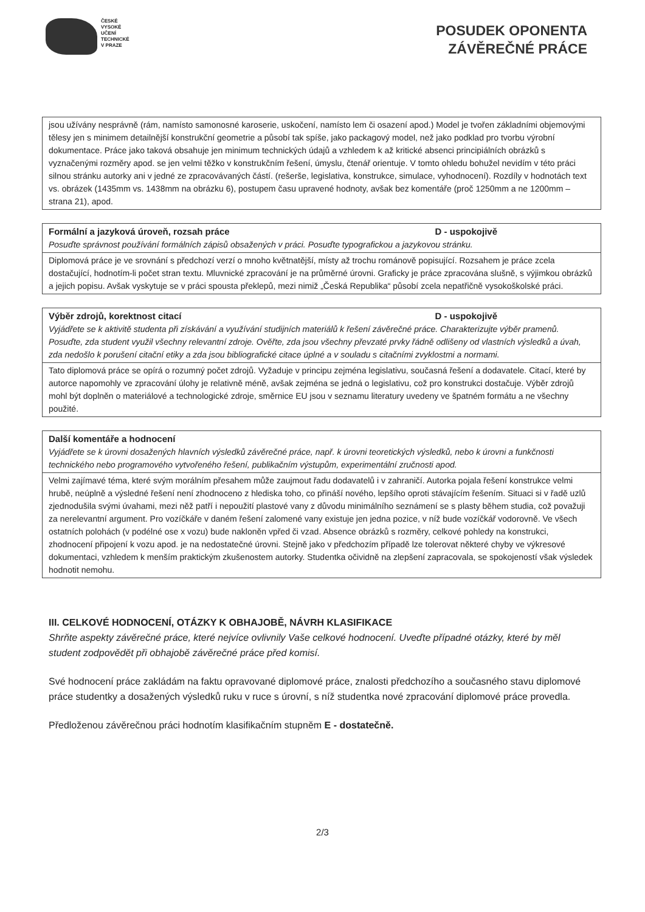ČESKÉ
VYSOKÉ
UČENÍ
TECHNICKÉ
V PRAZE
POSUDEK OPONENTA
ZÁVĚREČNÉ PRÁCE
| jsou užívány nesprávně (rám, namísto samonosné karoserie, uskočení, namísto lem či osazení apod.) Model je tvořen základními objemovými tělesy jen s minimem detailnější konstrukční geometrie a působí tak spíše, jako packagový model, než jako podklad pro tvorbu výrobní dokumentace. Práce jako taková obsahuje jen minimum technických údajů a vzhledem k až kritické absenci principiálních obrázků s vyznačenými rozměry apod. se jen velmi těžko v konstrukčním řešení, úmyslu, čtenář orientuje. V tomto ohledu bohužel nevidím v této práci silnou stránku autorky ani v jedné ze zpracovávaných částí. (rešerše, legislativa, konstrukce, simulace, vyhodnocení). Rozdíly v hodnotách text vs. obrázek (1435mm vs. 1438mm na obrázku 6), postupem času upravené hodnoty, avšak bez komentáře (proč 1250mm a ne 1200mm – strana 21), apod. |
| Formální a jazyková úroveň, rozsah práce D - uspokojivě Posuďte správnost používání formálních zápisů obsažených v práci. Posuďte typografickou a jazykovou stránku. |
| Diplomová práce je ve srovnání s předchozí verzí o mnoho květnatější, místy až trochu románově popisující. Rozsahem je práce zcela dostačující, hodnotím-li počet stran textu. Mluvnické zpracování je na průměrné úrovni. Graficky je práce zpracována slušně, s výjimkou obrázků a jejich popisu. Avšak vyskytuje se v práci spousta překlepů, mezi nimiž „Česká Republika“ působí zcela nepatřičně vysokoškolské práci. |
| Výběr zdrojů, korektnost citací D - uspokojivě Vyjádřete se k aktivitě studenta při získávání a využívání studijních materiálů k řešení závěrečné práce. Charakterizujte výběr pramenů. Posuďte, zda student využil všechny relevantní zdroje. Ověřte, zda jsou všechny převzaté prvky řádně odlišeny od vlastních výsledků a úvah, zda nedošlo k porušení citační etiky a zda jsou bibliografické citace úplné a v souladu s citačními zvyklostmi a normami. |
| Tato diplomová práce se opírá o rozumný počet zdrojů. Vyžaduje v principu zejména legislativu, současná řešení a dodavatele. Citací, které by autorce napomohly ve zpracování úlohy je relativně méně, avšak zejména se jedná o legislativu, což pro konstrukci dostačuje. Výběr zdrojů mohl být doplněn o materiálové a technologické zdroje, směrnice EU jsou v seznamu literatury uvedeny ve špatném formátu a ne všechny použité. |
| Další komentáře a hodnocení Vyjádřete se k úrovni dosažených hlavních výsledků závěrečné práce, např. k úrovni teoretických výsledků, nebo k úrovni a funkčnosti technického nebo programového vytvořeného řešení, publikačním výstupům, experimentální zručnosti apod. |
| Velmi zajímavé téma, které svým morálním přesahem může zaujmout řadu dodavatelů i v zahraničí. Autorka pojala řešení konstrukce velmi hrubě, neúplně a výsledné řešení není zhodnoceno z hlediska toho, co přináší nového, lepšího oproti stávajícím řešením. Situaci si v řadě uzlů zjednodušila svými úvahami, mezi něž patří i nepoužití plastové vany z důvodu minimálního seznámení se s plasty během studia, což považuji za nerelevantní argument. Pro vozíčkáře v daném řešení zalomené vany existuje jen jedna pozice, v níž bude vozíčkář vodorovně. Ve všech ostatních polohách (v podélné ose x vozu) bude nakloněn vpřed či vzad. Absence obrázků s rozměry, celkové pohledy na konstrukci, zhodnocení připojení k vozu apod. je na nedostatečné úrovni. Stejně jako v předchozím případě lze tolerovat některé chyby ve výkresové dokumentaci, vzhledem k menším praktickým zkušenostem autorky. Studentka očividně na zlepšení zapracovala, se spokojeností však výsledek hodnotit nemohu. |
III. CELKOVÉ HODNOCENÍ, OTÁZKY K OBHAJOBĚ, NÁVRH KLASIFIKACE
Shrňte aspekty závěrečné práce, které nejvíce ovlivnily Vaše celkové hodnocení. Uveďte případné otázky, které by měl student zodpovědět při obhajobě závěrečné práce před komisí.
Své hodnocení práce zakládám na faktu opravované diplomové práce, znalosti předchozího a současného stavu diplomové práce studentky a dosažených výsledků ruku v ruce s úrovní, s níž studentka nové zpracování diplomové práce provedla.
Předloženou závěrečnou práci hodnotím klasifikačním stupněm E - dostatečně.
2/3